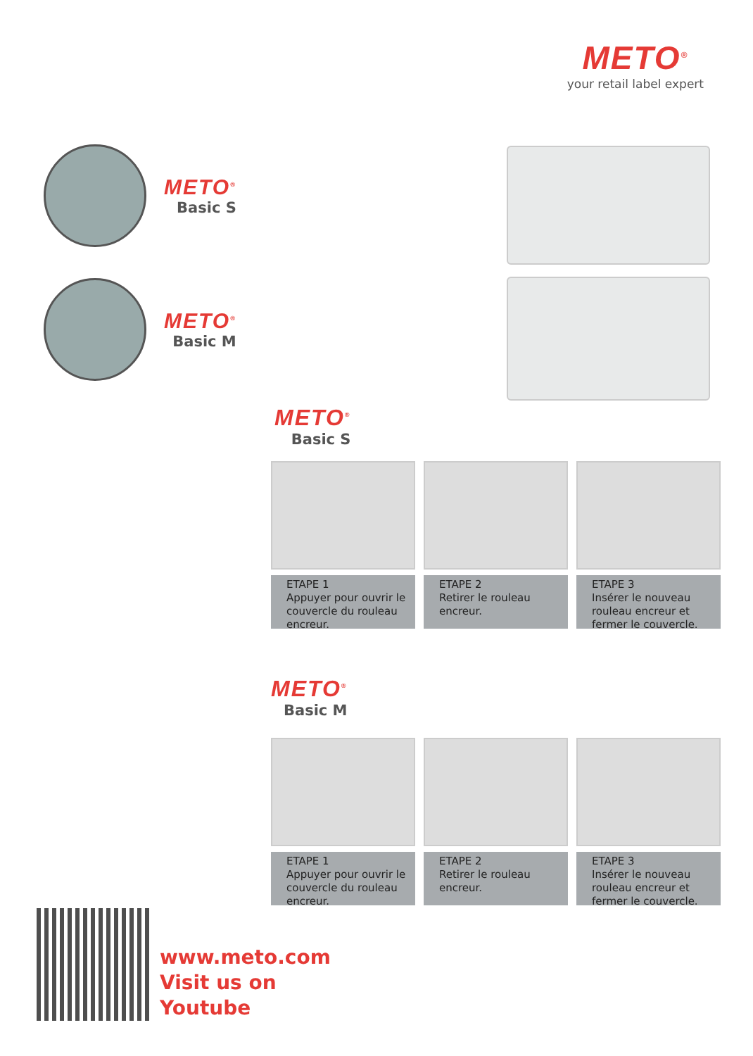METO<sup>®</sup>
your retail label expert
METO<sup>®</sup>
Basic S
METO<sup>®</sup>
Basic M
METO<sup>®</sup>
Basic S
ETAPE 1
Appuyer pour ouvrir le couvercle du rouleau encreur.
ETAPE 2
Retirer le rouleau encreur.
ETAPE 3
Insérer le nouveau rouleau encreur et fermer le couvercle.
METO<sup>®</sup>
Basic M
ETAPE 1
Appuyer pour ouvrir le couvercle du rouleau encreur.
ETAPE 2
Retirer le rouleau encreur.
ETAPE 3
Insérer le nouveau rouleau encreur et fermer le couvercle.
www.meto.com
Visit us on
Youtube